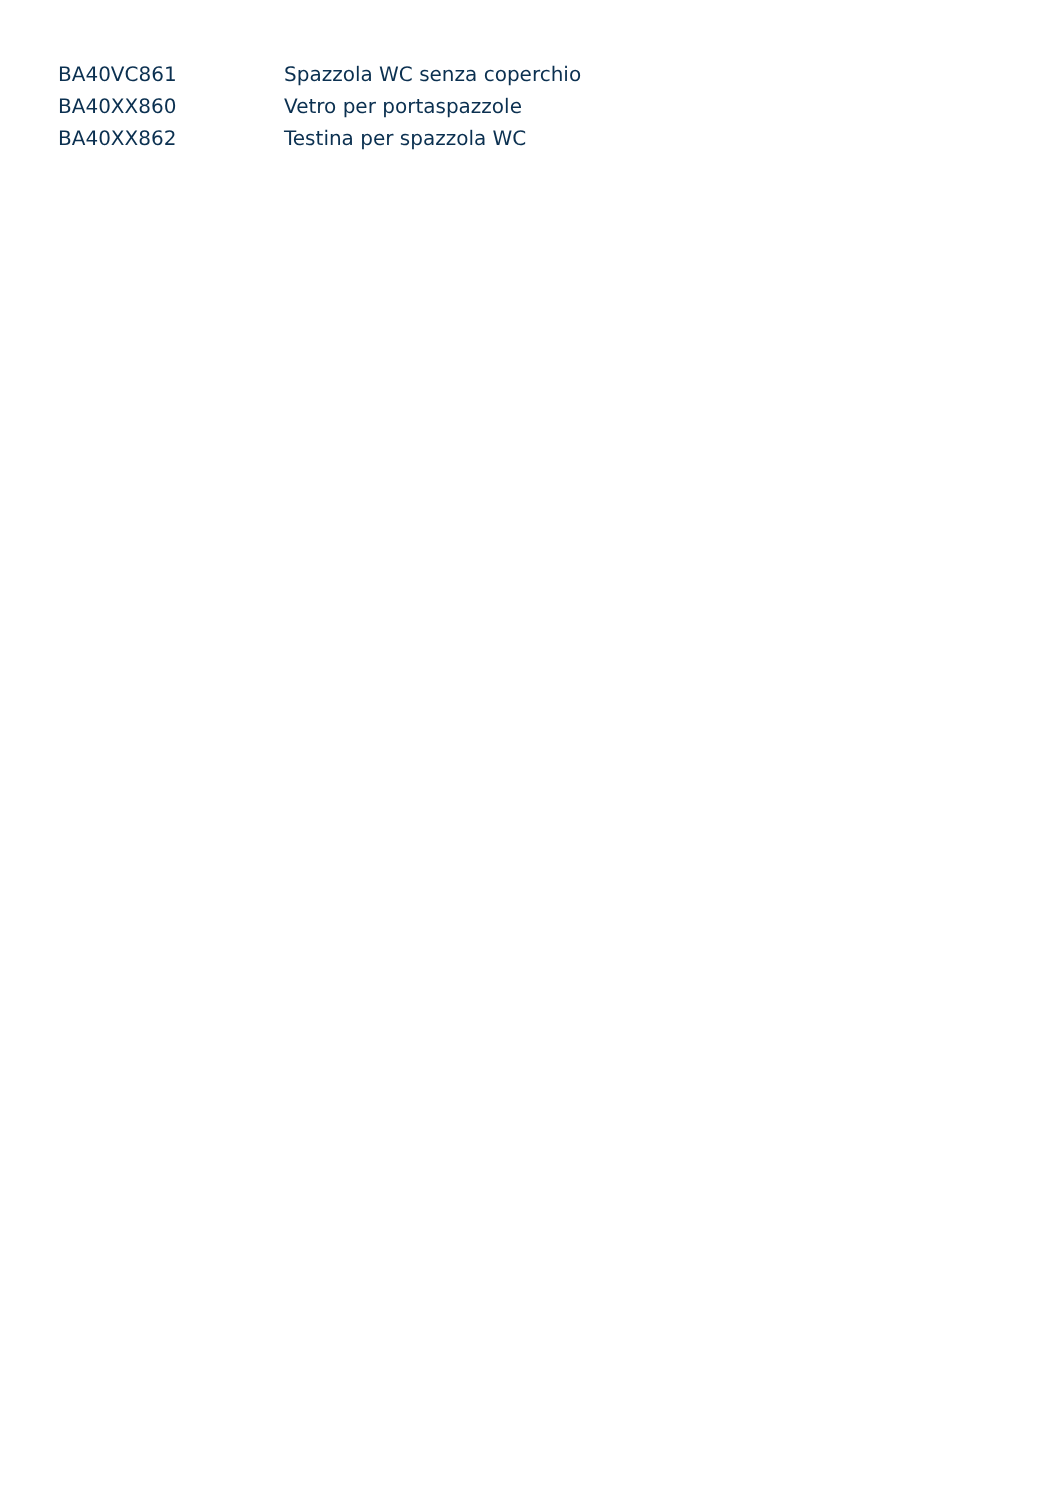| BA40VC861 | Spazzola WC senza coperchio |
| BA40XX860 | Vetro per portaspazzole |
| BA40XX862 | Testina per spazzola WC |